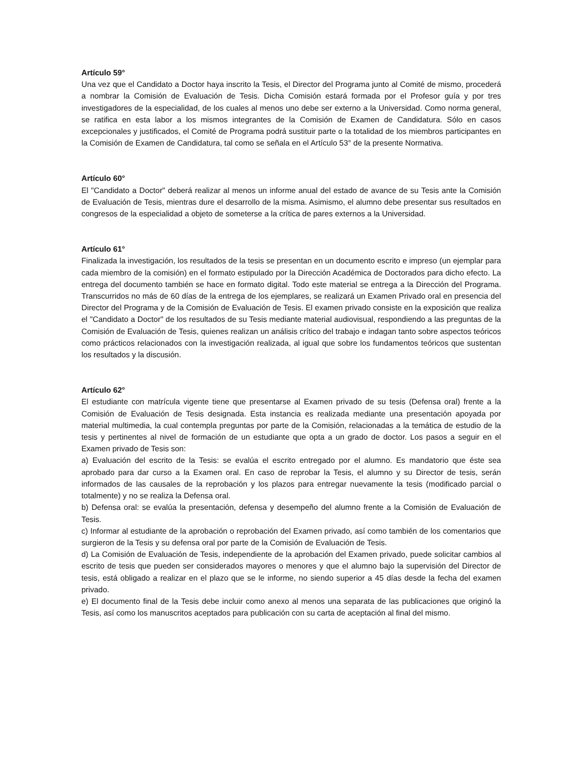Artículo 59°
Una vez que el Candidato a Doctor haya inscrito la Tesis, el Director del Programa junto al Comité de mismo, procederá a nombrar la Comisión de Evaluación de Tesis. Dicha Comisión estará formada por el Profesor guía y por tres investigadores de la especialidad, de los cuales al menos uno debe ser externo a la Universidad. Como norma general, se ratifica en esta labor a los mismos integrantes de la Comisión de Examen de Candidatura. Sólo en casos excepcionales y justificados, el Comité de Programa podrá sustituir parte o la totalidad de los miembros participantes en la Comisión de Examen de Candidatura, tal como se señala en el Artículo 53° de la presente Normativa.
Artículo 60°
El "Candidato a Doctor" deberá realizar al menos un informe anual del estado de avance de su Tesis ante la Comisión de Evaluación de Tesis, mientras dure el desarrollo de la misma. Asimismo, el alumno debe presentar sus resultados en congresos de la especialidad a objeto de someterse a la crítica de pares externos a la Universidad.
Artículo 61°
Finalizada la investigación, los resultados de la tesis se presentan en un documento escrito e impreso (un ejemplar para cada miembro de la comisión) en el formato estipulado por la Dirección Académica de Doctorados para dicho efecto. La entrega del documento también se hace en formato digital. Todo este material se entrega a la Dirección del Programa. Transcurridos no más de 60 días de la entrega de los ejemplares, se realizará un Examen Privado oral en presencia del Director del Programa y de la Comisión de Evaluación de Tesis. El examen privado consiste en la exposición que realiza el "Candidato a Doctor" de los resultados de su Tesis mediante material audiovisual, respondiendo a las preguntas de la Comisión de Evaluación de Tesis, quienes realizan un análisis crítico del trabajo e indagan tanto sobre aspectos teóricos como prácticos relacionados con la investigación realizada, al igual que sobre los fundamentos teóricos que sustentan los resultados y la discusión.
Artículo 62°
El estudiante con matrícula vigente tiene que presentarse al Examen privado de su tesis (Defensa oral) frente a la Comisión de Evaluación de Tesis designada. Esta instancia es realizada mediante una presentación apoyada por material multimedia, la cual contempla preguntas por parte de la Comisión, relacionadas a la temática de estudio de la tesis y pertinentes al nivel de formación de un estudiante que opta a un grado de doctor. Los pasos a seguir en el Examen privado de Tesis son:
a) Evaluación del escrito de la Tesis: se evalúa el escrito entregado por el alumno. Es mandatorio que éste sea aprobado para dar curso a la Examen oral. En caso de reprobar la Tesis, el alumno y su Director de tesis, serán informados de las causales de la reprobación y los plazos para entregar nuevamente la tesis (modificado parcial o totalmente) y no se realiza la Defensa oral.
b) Defensa oral: se evalúa la presentación, defensa y desempeño del alumno frente a la Comisión de Evaluación de Tesis.
c) Informar al estudiante de la aprobación o reprobación del Examen privado, así como también de los comentarios que surgieron de la Tesis y su defensa oral por parte de la Comisión de Evaluación de Tesis.
d) La Comisión de Evaluación de Tesis, independiente de la aprobación del Examen privado, puede solicitar cambios al escrito de tesis que pueden ser considerados mayores o menores y que el alumno bajo la supervisión del Director de tesis, está obligado a realizar en el plazo que se le informe, no siendo superior a 45 días desde la fecha del examen privado.
e) El documento final de la Tesis debe incluir como anexo al menos una separata de las publicaciones que originó la Tesis, así como los manuscritos aceptados para publicación con su carta de aceptación al final del mismo.